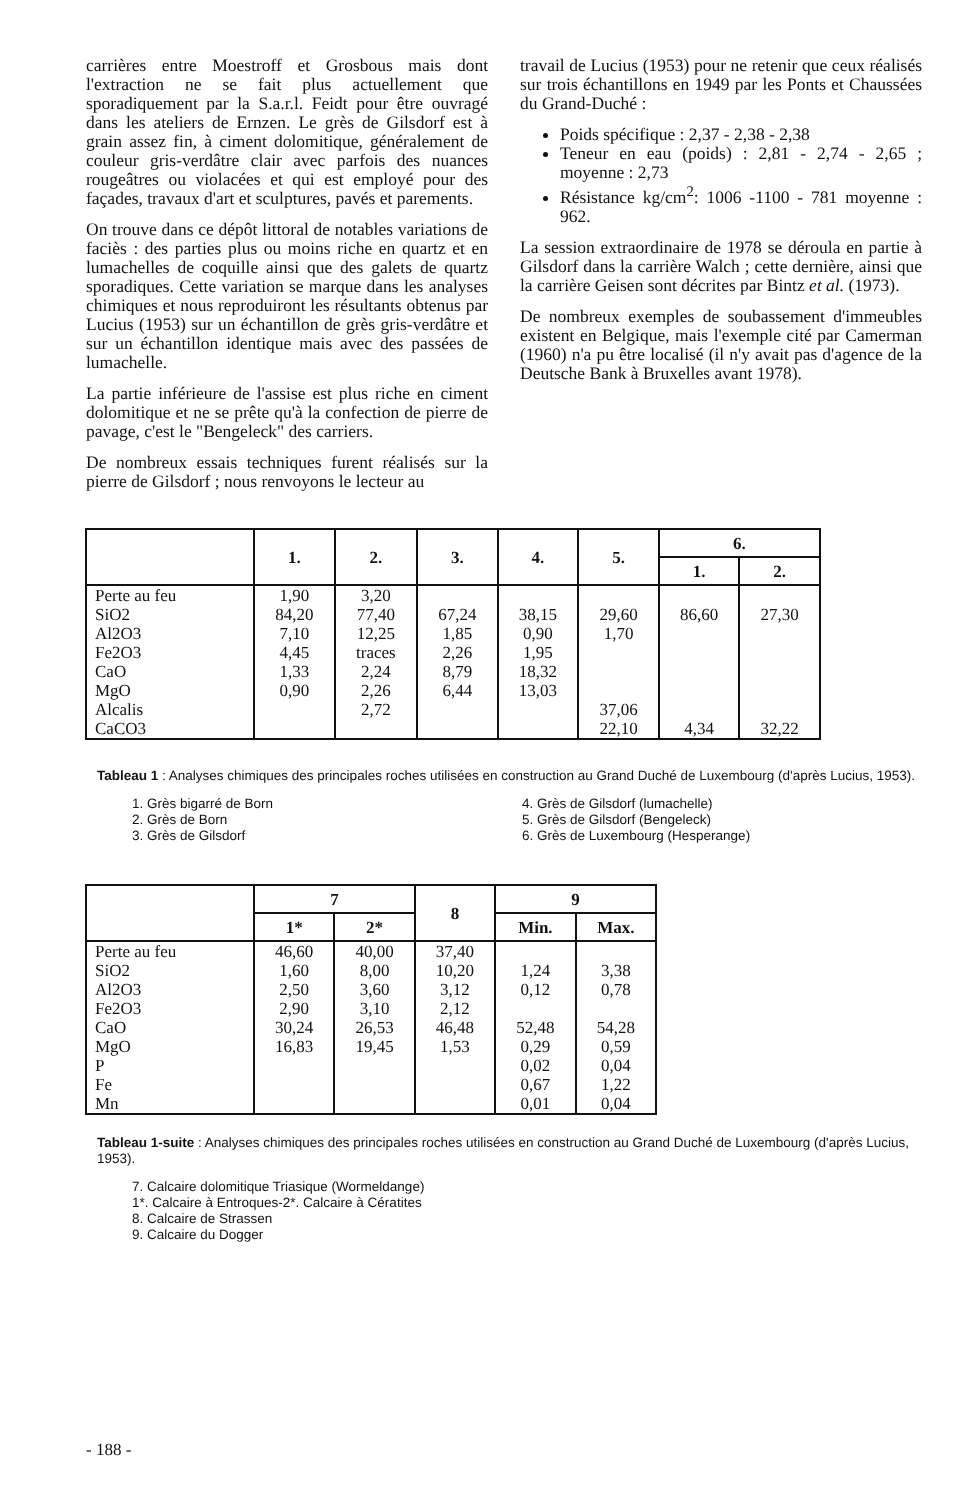carrières entre Moestroff et Grosbous mais dont l'extraction ne se fait plus actuellement que sporadiquement par la S.a.r.l. Feidt pour être ouvragé dans les ateliers de Ernzen. Le grès de Gilsdorf est à grain assez fin, à ciment dolomitique, généralement de couleur gris-verdâtre clair avec parfois des nuances rougeâtres ou violacées et qui est employé pour des façades, travaux d'art et sculptures, pavés et parements.
On trouve dans ce dépôt littoral de notables variations de faciès : des parties plus ou moins riche en quartz et en lumachelles de coquille ainsi que des galets de quartz sporadiques. Cette variation se marque dans les analyses chimiques et nous reproduiront les résultants obtenus par Lucius (1953) sur un échantillon de grès gris-verdâtre et sur un échantillon identique mais avec des passées de lumachelle.
La partie inférieure de l'assise est plus riche en ciment dolomitique et ne se prête qu'à la confection de pierre de pavage, c'est le "Bengeleck" des carriers.
De nombreux essais techniques furent réalisés sur la pierre de Gilsdorf ; nous renvoyons le lecteur au
travail de Lucius (1953) pour ne retenir que ceux réalisés sur trois échantillons en 1949 par les Ponts et Chaussées du Grand-Duché :
Poids spécifique : 2,37 - 2,38 - 2,38
Teneur en eau (poids) : 2,81 - 2,74 - 2,65 ; moyenne : 2,73
Résistance kg/cm<sup>2</sup>: 1006 -1100 - 781 moyenne : 962.
La session extraordinaire de 1978 se déroula en partie à Gilsdorf dans la carrière Walch ; cette dernière, ainsi que la carrière Geisen sont décrites par Bintz et al. (1973).
De nombreux exemples de soubassement d'immeubles existent en Belgique, mais l'exemple cité par Camerman (1960) n'a pu être localisé (il n'y avait pas d'agence de la Deutsche Bank à Bruxelles avant 1978).
| | 1. | 2. | 3. | 4. | 5. | 6. | |
| --- | --- | --- | --- | --- | --- | --- | --- |
| | | | | | | 1. | 2. |
| Perte au feu SiO2 Al2O3 Fe2O3 CaO MgO Alcalis CaCO3 | 1,90 84,20 7,10 4,45 1,33 0,90 | 3,20 77,40 12,25 traces 2,24 2,26 2,72 | 67,24 1,85 2,26 8,79 6,44 | 38,15 0,90 1,95 18,32 13,03 | 29,60 1,70 37,06 22,10 | 86,60 4,34 | 27,30 32,22 |
Tableau 1 : Analyses chimiques des principales roches utilisées en construction au Grand Duché de Luxembourg (d'après Lucius, 1953).
1. Grès bigarré de Born
2. Grès de Born
3. Grès de Gilsdorf
4. Grès de Gilsdorf (lumachelle)
5. Grès de Gilsdorf (Bengeleck)
6. Grès de Luxembourg (Hesperange)
| | 7 | | 8 | 9 | |
| --- | --- | --- | --- | --- | --- |
| | 1* | 2* | | Min. | Max. |
| Perte au feu SiO2 Al2O3 Fe2O3 CaO MgO P Fe Mn | 46,60 1,60 2,50 2,90 30,24 16,83 | 40,00 8,00 3,60 3,10 26,53 19,45 | 37,40 10,20 3,12 2,12 46,48 1,53 | 1,24 0,12 52,48 0,29 0,02 0,67 0,01 | 3,38 0,78 54,28 0,59 0,04 1,22 0,04 |
Tableau 1-suite : Analyses chimiques des principales roches utilisées en construction au Grand Duché de Luxembourg (d'après Lucius, 1953).
7. Calcaire dolomitique Triasique (Wormeldange)
1*. Calcaire à Entroques-2*. Calcaire à Cératites
8. Calcaire de Strassen
9. Calcaire du Dogger
- 188 -